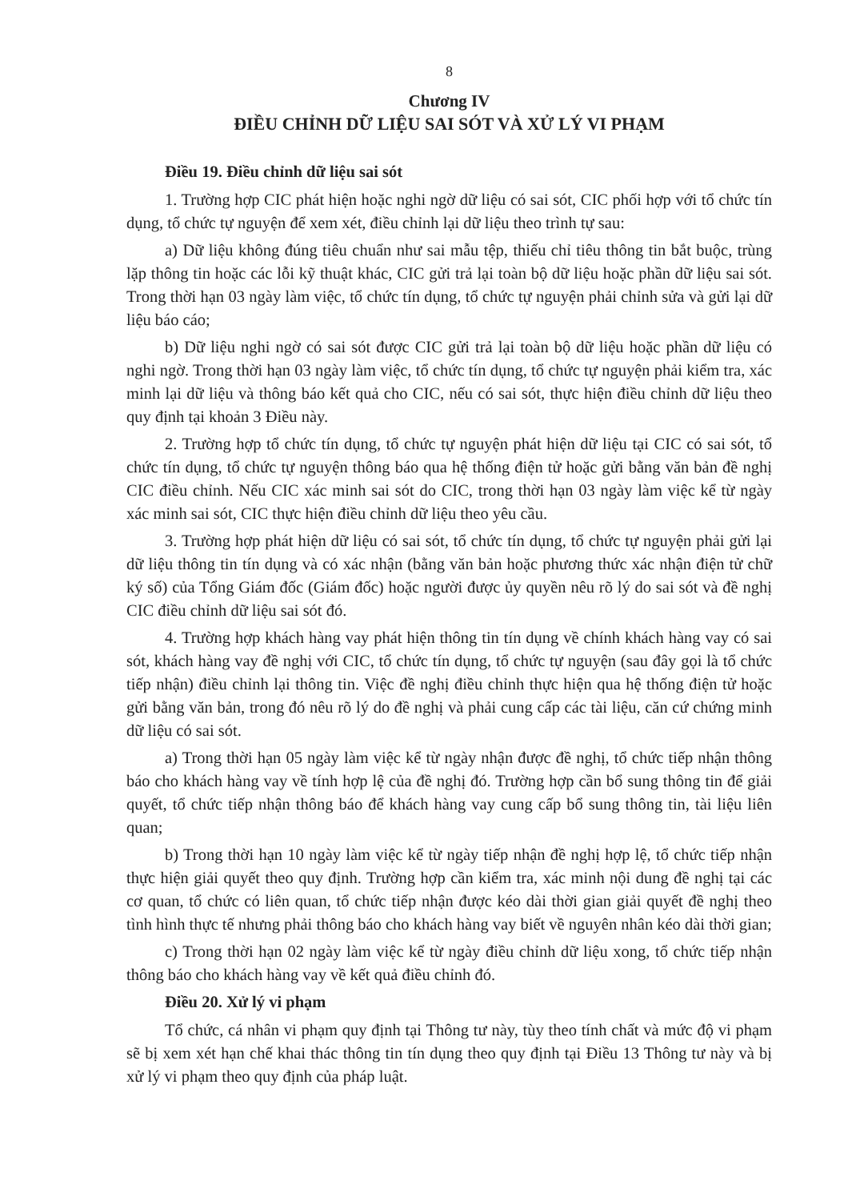8
Chương IV
ĐIỀU CHỈNH DỮ LIỆU SAI SÓT VÀ XỬ LÝ VI PHẠM
Điều 19. Điều chỉnh dữ liệu sai sót
1. Trường hợp CIC phát hiện hoặc nghi ngờ dữ liệu có sai sót, CIC phối hợp với tổ chức tín dụng, tổ chức tự nguyện để xem xét, điều chỉnh lại dữ liệu theo trình tự sau:
a) Dữ liệu không đúng tiêu chuẩn như sai mẫu tệp, thiếu chỉ tiêu thông tin bắt buộc, trùng lặp thông tin hoặc các lỗi kỹ thuật khác, CIC gửi trả lại toàn bộ dữ liệu hoặc phần dữ liệu sai sót. Trong thời hạn 03 ngày làm việc, tổ chức tín dụng, tổ chức tự nguyện phải chỉnh sửa và gửi lại dữ liệu báo cáo;
b) Dữ liệu nghi ngờ có sai sót được CIC gửi trả lại toàn bộ dữ liệu hoặc phần dữ liệu có nghi ngờ. Trong thời hạn 03 ngày làm việc, tổ chức tín dụng, tổ chức tự nguyện phải kiểm tra, xác minh lại dữ liệu và thông báo kết quả cho CIC, nếu có sai sót, thực hiện điều chỉnh dữ liệu theo quy định tại khoản 3 Điều này.
2. Trường hợp tổ chức tín dụng, tổ chức tự nguyện phát hiện dữ liệu tại CIC có sai sót, tổ chức tín dụng, tổ chức tự nguyện thông báo qua hệ thống điện tử hoặc gửi bằng văn bản đề nghị CIC điều chỉnh. Nếu CIC xác minh sai sót do CIC, trong thời hạn 03 ngày làm việc kể từ ngày xác minh sai sót, CIC thực hiện điều chỉnh dữ liệu theo yêu cầu.
3. Trường hợp phát hiện dữ liệu có sai sót, tổ chức tín dụng, tổ chức tự nguyện phải gửi lại dữ liệu thông tin tín dụng và có xác nhận (bằng văn bản hoặc phương thức xác nhận điện tử chữ ký số) của Tổng Giám đốc (Giám đốc) hoặc người được ủy quyền nêu rõ lý do sai sót và đề nghị CIC điều chỉnh dữ liệu sai sót đó.
4. Trường hợp khách hàng vay phát hiện thông tin tín dụng về chính khách hàng vay có sai sót, khách hàng vay đề nghị với CIC, tổ chức tín dụng, tổ chức tự nguyện (sau đây gọi là tổ chức tiếp nhận) điều chỉnh lại thông tin. Việc đề nghị điều chỉnh thực hiện qua hệ thống điện tử hoặc gửi bằng văn bản, trong đó nêu rõ lý do đề nghị và phải cung cấp các tài liệu, căn cứ chứng minh dữ liệu có sai sót.
a) Trong thời hạn 05 ngày làm việc kể từ ngày nhận được đề nghị, tổ chức tiếp nhận thông báo cho khách hàng vay về tính hợp lệ của đề nghị đó. Trường hợp cần bổ sung thông tin để giải quyết, tổ chức tiếp nhận thông báo để khách hàng vay cung cấp bổ sung thông tin, tài liệu liên quan;
b) Trong thời hạn 10 ngày làm việc kể từ ngày tiếp nhận đề nghị hợp lệ, tổ chức tiếp nhận thực hiện giải quyết theo quy định. Trường hợp cần kiểm tra, xác minh nội dung đề nghị tại các cơ quan, tổ chức có liên quan, tổ chức tiếp nhận được kéo dài thời gian giải quyết đề nghị theo tình hình thực tế nhưng phải thông báo cho khách hàng vay biết về nguyên nhân kéo dài thời gian;
c) Trong thời hạn 02 ngày làm việc kể từ ngày điều chỉnh dữ liệu xong, tổ chức tiếp nhận thông báo cho khách hàng vay về kết quả điều chỉnh đó.
Điều 20. Xử lý vi phạm
Tổ chức, cá nhân vi phạm quy định tại Thông tư này, tùy theo tính chất và mức độ vi phạm sẽ bị xem xét hạn chế khai thác thông tin tín dụng theo quy định tại Điều 13 Thông tư này và bị xử lý vi phạm theo quy định của pháp luật.